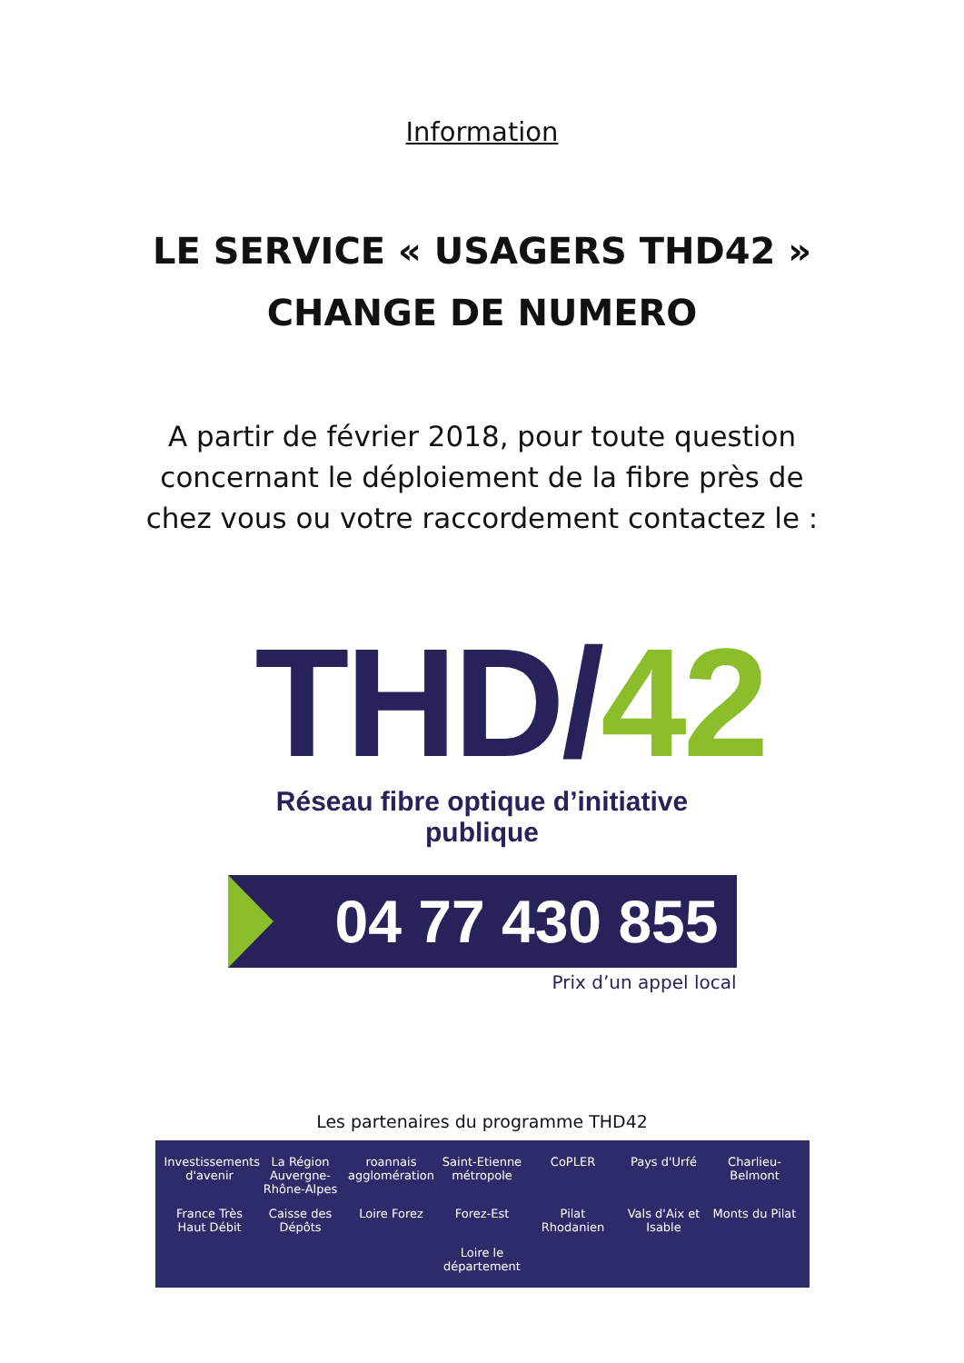Information
LE SERVICE « USAGERS THD42 »
CHANGE DE NUMERO
A partir de février 2018, pour toute question
concernant le déploiement de la fibre près de
chez vous ou votre raccordement contactez le :
THD/42
Réseau fibre optique d’initiative publique
04 77 430 855
Prix d’un appel local
Les partenaires du programme THD42
Investissements d'avenir
La Région Auvergne-Rhône-Alpes
roannais agglomération
Saint-Etienne métropole
CoPLER
Pays d'Urfé
Charlieu-Belmont
France Très Haut Débit
Caisse des Dépôts
Loire Forez
Forez-Est
Pilat Rhodanien
Vals d'Aix et Isable
Monts du Pilat
Loire le département